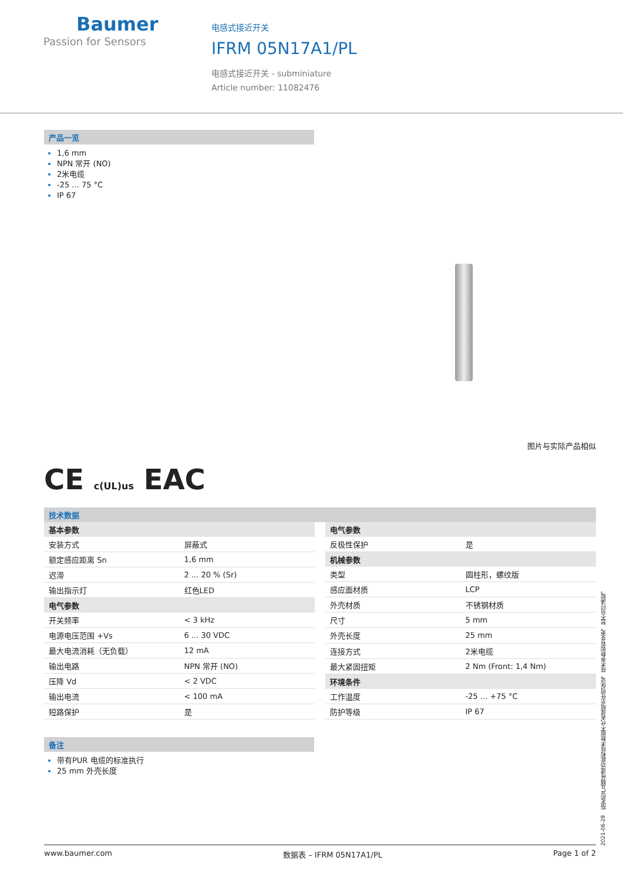Baumer
Passion for Sensors
电感式接近开关
IFRM 05N17A1/PL
电感式接近开关 - subminiature
Article number: 11082476
产品一览
1,6 mm
NPN 常开 (NO)
2米电缆
-25 ... 75 °C
IP 67
图片与实际产品相似
CE c(UL)us EAC
技术数据
| 基本参数 | |
| --- | --- |
| 安装方式 | 屏蔽式 |
| 额定感应距离 Sn | 1,6 mm |
| 迟滞 | 2 ... 20 % (Sr) |
| 输出指示灯 | 红色LED |
| 电气参数 | |
| 开关频率 | < 3 kHz |
| 电源电压范围 +Vs | 6 ... 30 VDC |
| 最大电流消耗（无负载） | 12 mA |
| 输出电路 | NPN 常开 (NO) |
| 压降 Vd | < 2 VDC |
| 输出电流 | < 100 mA |
| 短路保护 | 是 |
| 电气参数 | |
| --- | --- |
| 反极性保护 | 是 |
| 机械参数 | |
| 类型 | 圆柱形，螺纹版 |
| 感应面材质 | LCP |
| 外壳材质 | 不锈钢材质 |
| 尺寸 | 5 mm |
| 外壳长度 | 25 mm |
| 连接方式 | 2米电缆 |
| 最大紧固扭矩 | 2 Nm (Front: 1,4 Nm) |
| 环境条件 | |
| 工作温度 | -25 ... +75 °C |
| 防护等级 | IP 67 |
备注
带有PUR 电缆的标准执行
25 mm 外壳长度
2021-06-28 指定的产品特性或功能和技术数据不代表或暗示任何保证，技术参数如有变更，恕不另行通知。
www.baumer.com 数据表 – IFRM 05N17A1/PL Page 1 of 2